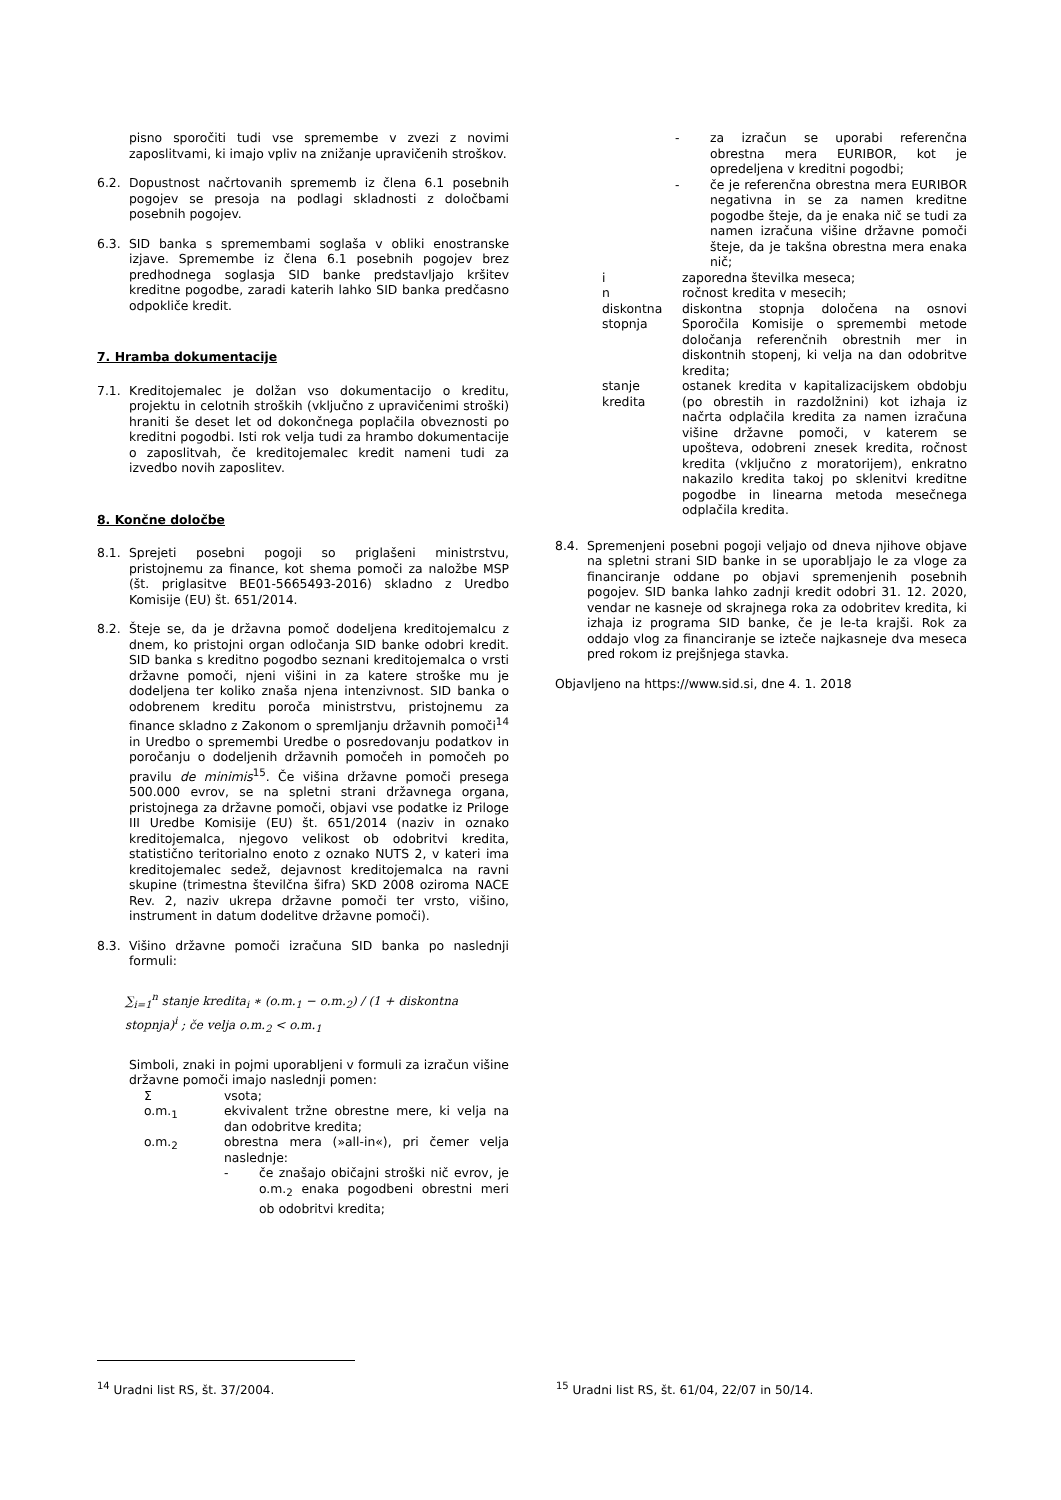pisno sporočiti tudi vse spremembe v zvezi z novimi zaposlitvami, ki imajo vpliv na znižanje upravičenih stroškov.
6.2. Dopustnost načrtovanih sprememb iz člena 6.1 posebnih pogojev se presoja na podlagi skladnosti z določbami posebnih pogojev.
6.3. SID banka s spremembami soglaša v obliki enostranske izjave. Spremembe iz člena 6.1 posebnih pogojev brez predhodnega soglasja SID banke predstavljajo kršitev kreditne pogodbe, zaradi katerih lahko SID banka predčasno odpokliče kredit.
7. Hramba dokumentacije
7.1. Kreditojemalec je dolžan vso dokumentacijo o kreditu, projektu in celotnih stroških (vključno z upravičenimi stroški) hraniti še deset let od dokončnega poplačila obveznosti po kreditni pogodbi. Isti rok velja tudi za hrambo dokumentacije o zaposlitvah, če kreditojemalec kredit nameni tudi za izvedbo novih zaposlitev.
8. Končne določbe
8.1. Sprejeti posebni pogoji so priglašeni ministrstvu, pristojnemu za finance, kot shema pomoči za naložbe MSP (št. priglasitve BE01-5665493-2016) skladno z Uredbo Komisije (EU) št. 651/2014.
8.2. Šteje se, da je državna pomoč dodeljena kreditojemalcu z dnem, ko pristojni organ odločanja SID banke odobri kredit. SID banka s kreditno pogodbo seznani kreditojemalca o vrsti državne pomoči, njeni višini in za katere stroške mu je dodeljena ter koliko znaša njena intenzivnost. SID banka o odobrenem kreditu poroča ministrstvu, pristojnemu za finance skladno z Zakonom o spremljanju državnih pomoči<sup>14</sup> in Uredbo o spremembi Uredbe o posredovanju podatkov in poročanju o dodeljenih državnih pomočeh in pomočeh po pravilu de minimis<sup>15</sup>. Če višina državne pomoči presega 500.000 evrov, se na spletni strani državnega organa, pristojnega za državne pomoči, objavi vse podatke iz Priloge III Uredbe Komisije (EU) št. 651/2014 (naziv in oznako kreditojemalca, njegovo velikost ob odobritvi kredita, statistično teritorialno enoto z oznako NUTS 2, v kateri ima kreditojemalec sedež, dejavnost kreditojemalca na ravni skupine (trimestna številčna šifra) SKD 2008 oziroma NACE Rev. 2, naziv ukrepa državne pomoči ter vrsto, višino, instrument in datum dodelitve državne pomoči).
8.3. Višino državne pomoči izračuna SID banka po naslednji formuli:
∑<sub>i=1</sub><sup>n</sup> stanje kredita<sub>i</sub> ∗ (o.m.<sub>1</sub> − o.m.<sub>2</sub>) / (1 + diskontna stopnja)<sup>i</sup> ; če velja o.m.<sub>2</sub> < o.m.<sub>1</sub>
Simboli, znaki in pojmi uporabljeni v formuli za izračun višine državne pomoči imajo naslednji pomen:
Σvsota;
o.m.<sub>1</sub> ekvivalent tržne obrestne mere, ki velja na dan odobritve kredita;
o.m.<sub>2</sub> obrestna mera (»all-in«), pri čemer velja naslednje:
- če znašajo običajni stroški nič evrov, je o.m.<sub>2</sub> enaka pogodbeni obrestni meri ob odobritvi kredita;
- za izračun se uporabi referenčna obrestna mera EURIBOR, kot je opredeljena v kreditni pogodbi;
- če je referenčna obrestna mera EURIBOR negativna in se za namen kreditne pogodbe šteje, da je enaka nič se tudi za namen izračuna višine državne pomoči šteje, da je takšna obrestna mera enaka nič;
i zaporedna številka meseca;
n ročnost kredita v mesecih;
diskontna stopnja diskontna stopnja določena na osnovi Sporočila Komisije o spremembi metode določanja referenčnih obrestnih mer in diskontnih stopenj, ki velja na dan odobritve kredita;
stanje kredita ostanek kredita v kapitalizacijskem obdobju (po obrestih in razdolžnini) kot izhaja iz načrta odplačila kredita za namen izračuna višine državne pomoči, v katerem se upošteva, odobreni znesek kredita, ročnost kredita (vključno z moratorijem), enkratno nakazilo kredita takoj po sklenitvi kreditne pogodbe in linearna metoda mesečnega odplačila kredita.
8.4. Spremenjeni posebni pogoji veljajo od dneva njihove objave na spletni strani SID banke in se uporabljajo le za vloge za financiranje oddane po objavi spremenjenih posebnih pogojev. SID banka lahko zadnji kredit odobri 31. 12. 2020, vendar ne kasneje od skrajnega roka za odobritev kredita, ki izhaja iz programa SID banke, če je le-ta krajši. Rok za oddajo vlog za financiranje se izteče najkasneje dva meseca pred rokom iz prejšnjega stavka.
Objavljeno na https://www.sid.si, dne 4. 1. 2018
<sup>14</sup> Uradni list RS, št. 37/2004.
<sup>15</sup> Uradni list RS, št. 61/04, 22/07 in 50/14.